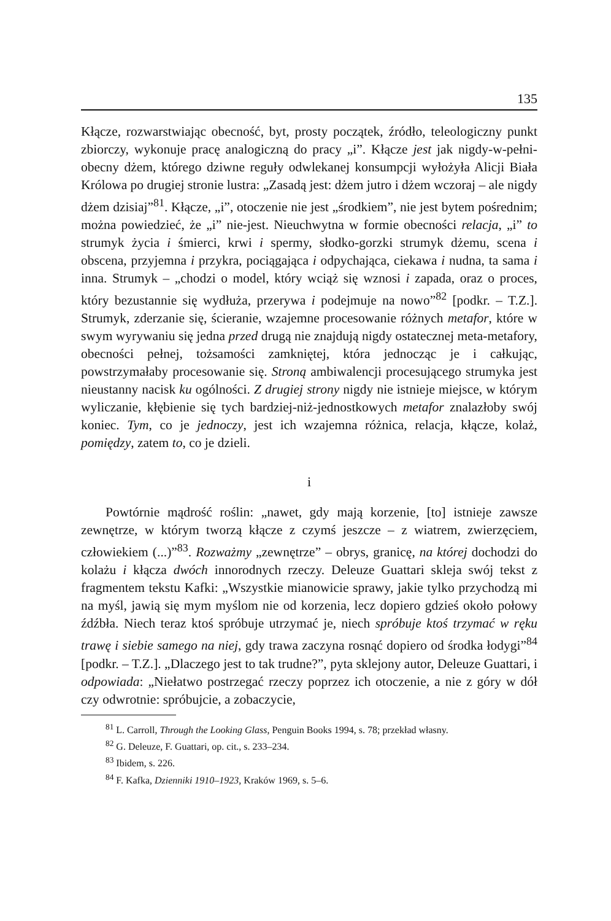135
Kłącze, rozwarstwiając obecność, byt, prosty początek, źródło, teleologiczny punkt zbiorczy, wykonuje pracę analogiczną do pracy „i”. Kłącze jest jak nigdy-w-pełni-obecny dżem, którego dziwne reguły odwlekanej konsumpcji wyłożyła Alicji Biała Królowa po drugiej stronie lustra: „Zasadą jest: dżem jutro i dżem wczoraj – ale nigdy dżem dzisiaj”<sup>81</sup>. Kłącze, „i”, otoczenie nie jest „środkiem”, nie jest bytem pośrednim; można powiedzieć, że „i” nie-jest. Nieuchwytna w formie obecności relacja, „i” to strumyk życia i śmierci, krwi i spermy, słodko-gorzki strumyk dżemu, scena i obscena, przyjemna i przykra, pociągająca i odpychająca, ciekawa i nudna, ta sama i inna. Strumyk – „chodzi o model, który wciąż się wznosi i zapada, oraz o proces, który bezustannie się wydłuża, przerywa i podejmuje na nowo”<sup>82</sup> [podkr. – T.Z.]. Strumyk, zderzanie się, ścieranie, wzajemne procesowanie różnych metafor, które w swym wyrywaniu się jedna przed drugą nie znajdują nigdy ostatecznej meta-metafory, obecności pełnej, tożsamości zamkniętej, która jednocząc je i całkując, powstrzymałaby procesowanie się. Stroną ambiwalencji procesującego strumyka jest nieustanny nacisk ku ogólności. Z drugiej strony nigdy nie istnieje miejsce, w którym wyliczanie, kłębienie się tych bardziej-niż-jednostkowych metafor znalazłoby swój koniec. Tym, co je jednoczy, jest ich wzajemna różnica, relacja, kłącze, kolaż, pomiędzy, zatem to, co je dzieli.
i
Powtórnie mądrość roślin: „nawet, gdy mają korzenie, [to] istnieje zawsze zewnętrze, w którym tworzą kłącze z czymś jeszcze – z wiatrem, zwierzęciem, człowiekiem (...)”<sup>83</sup>. Rozważmy „zewnętrze” – obrys, granicę, na której dochodzi do kolażu i kłącza dwóch innorodnych rzeczy. Deleuze Guattari skleja swój tekst z fragmentem tekstu Kafki: „Wszystkie mianowicie sprawy, jakie tylko przychodzą mi na myśl, jawią się mym myślom nie od korzenia, lecz dopiero gdzieś około połowy źdźbła. Niech teraz ktoś spróbuje utrzymać je, niech spróbuje ktoś trzymać w ręku trawę i siebie samego na niej, gdy trawa zaczyna rosnąć dopiero od środka łodygi”<sup>84</sup> [podkr. – T.Z.]. „Dlaczego jest to tak trudne?”, pyta sklejony autor, Deleuze Guattari, i odpowiada: „Niełatwo postrzegać rzeczy poprzez ich otoczenie, a nie z góry w dół czy odwrotnie: spróbujcie, a zobaczycie,
<sup>81</sup> L. Carroll, Through the Looking Glass, Penguin Books 1994, s. 78; przekład własny.
<sup>82</sup> G. Deleuze, F. Guattari, op. cit., s. 233–234.
<sup>83</sup> Ibidem, s. 226.
<sup>84</sup> F. Kafka, Dzienniki 1910–1923, Kraków 1969, s. 5–6.